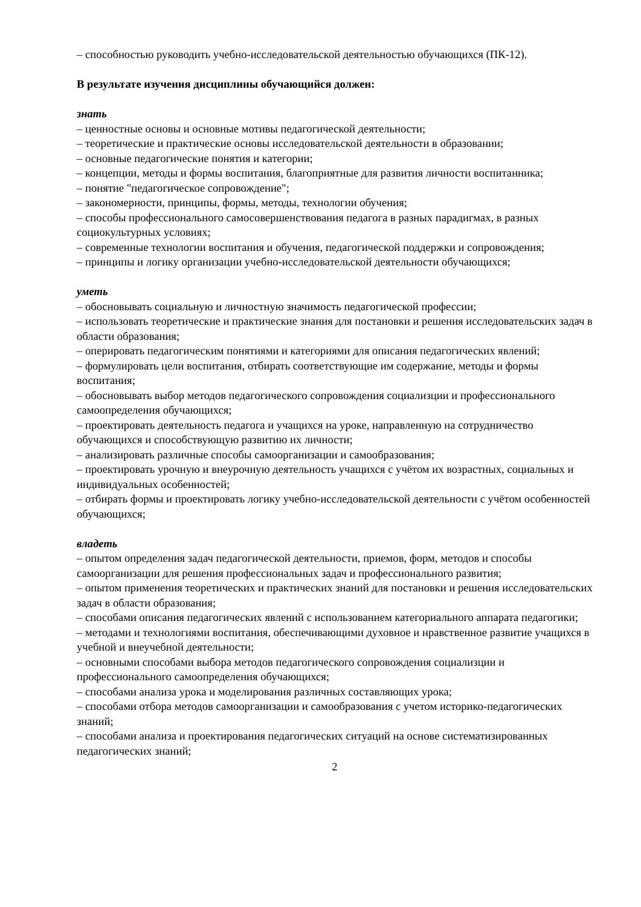– способностью руководить учебно-исследовательской деятельностью обучающихся (ПК-12).
В результате изучения дисциплины обучающийся должен:
знать
– ценностные основы и основные мотивы педагогической деятельности;
– теоретические и практические основы исследовательской деятельности в образовании;
– основные педагогические понятия и категории;
– концепции, методы и формы воспитания, благоприятные для развития личности воспитанника;
– понятие "педагогическое сопровождение";
– закономерности, принципы, формы, методы, технологии обучения;
– способы профессионального самосовершенствования педагога в разных парадигмах, в разных социокультурных условиях;
– современные технологии воспитания и обучения, педагогической поддержки и сопровождения;
– принципы и логику организации учебно-исследовательской деятельности обучающихся;
уметь
– обосновывать социальную и личностную значимость педагогической профессии;
– использовать теоретические и практические знания для постановки и решения исследовательских задач в области образования;
– оперировать педагогическим понятиями и категориями для описания педагогических явлений;
– формулировать цели воспитания, отбирать соответствующие им содержание, методы и формы воспитания;
– обосновывать выбор методов педагогического сопровождения социализции и профессионального самоопределения обучающихся;
– проектировать деятельность педагога и учащихся на уроке, направленную на сотрудничество обучающихся и способствующую развитию их личности;
– анализировать различные способы самоорганизации и самообразования;
– проектировать урочную и внеурочную деятельность учащихся с учётом их возрастных, социальных и индивидуальных особенностей;
– отбирать формы и проектировать логику учебно-исследовательской деятельности с учётом особенностей обучающихся;
владеть
– опытом определения задач педагогической деятельности, приемов, форм, методов и способы самоорганизации для решения профессиональных задач и профессионального развития;
– опытом применения теоретических и практических знаний для постановки и решения исследовательских задач в области образования;
– способами описания педагогических явлений с использованием категориального аппарата педагогики;
– методами и технологиями воспитания, обеспечивающими духовное и нравственное развитие учащихся в учебной и внеучебной деятельности;
– основными способами выбора методов педагогического сопровождения социализции и профессионального самоопределения обучающихся;
– способами анализа урока и моделирования различных составляющих урока;
– способами отбора методов самоорганизации и самообразования с учетом историко-педагогических знаний;
– способами анализа и проектирования педагогических ситуаций на основе систематизированных педагогических знаний;
2